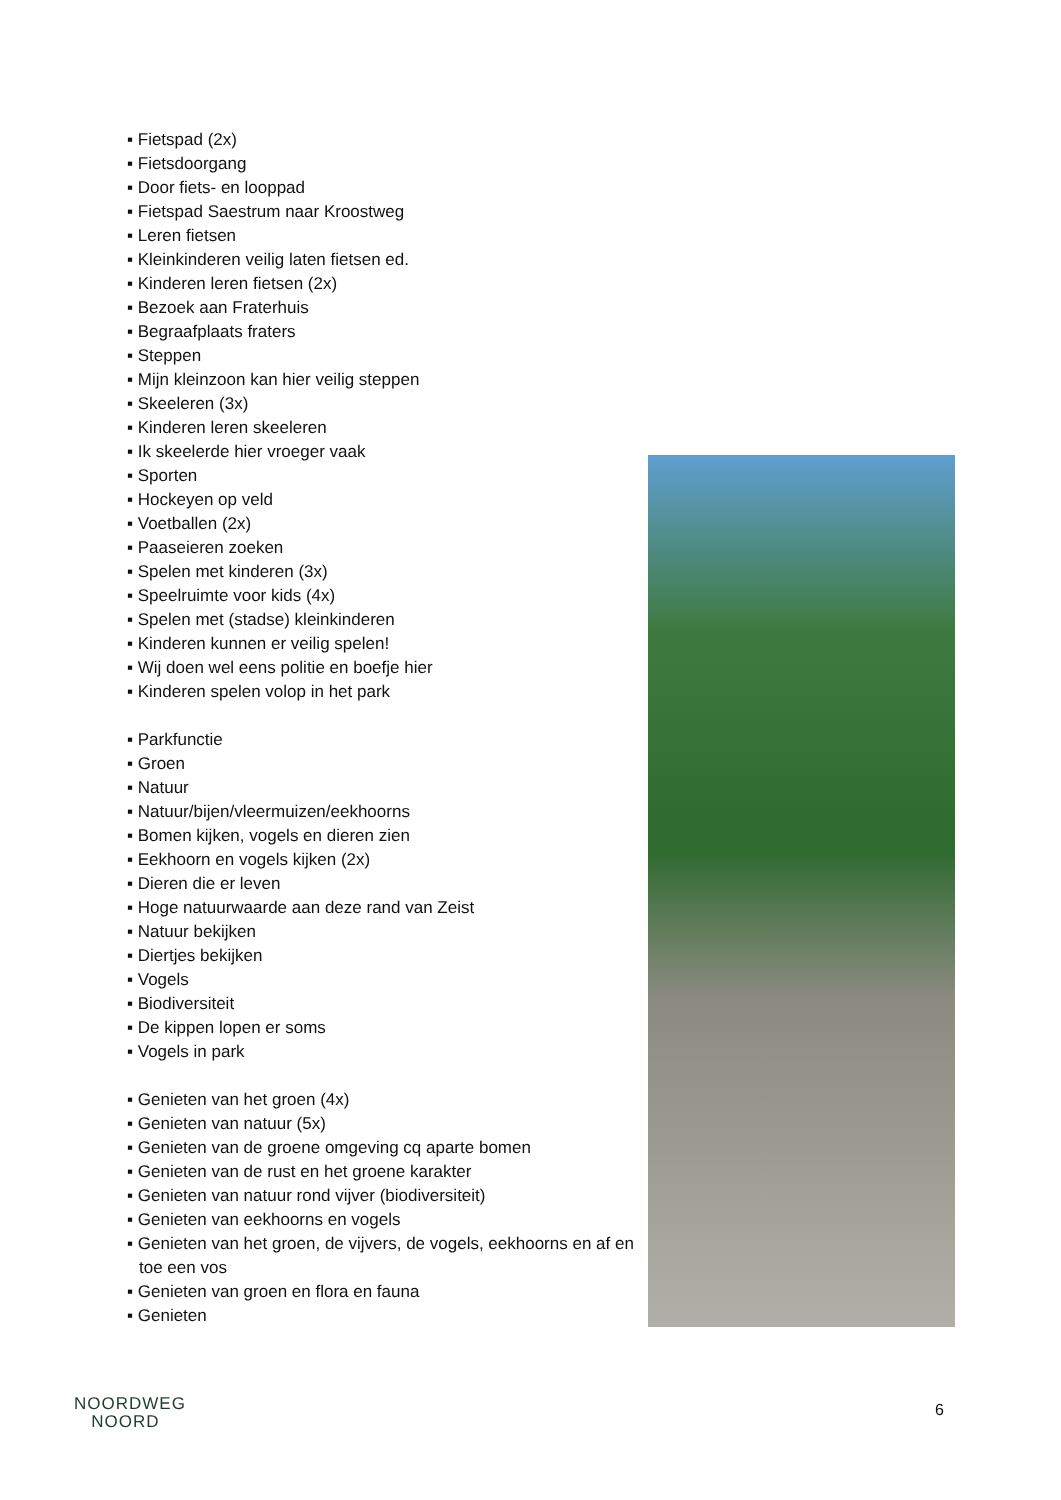▪ Fietspad (2x)
▪ Fietsdoorgang
▪ Door fiets- en looppad
▪ Fietspad Saestrum naar Kroostweg
▪ Leren fietsen
▪ Kleinkinderen veilig laten fietsen ed.
▪ Kinderen leren fietsen (2x)
▪ Bezoek aan Fraterhuis
▪ Begraafplaats fraters
▪ Steppen
▪ Mijn kleinzoon kan hier veilig steppen
▪ Skeeleren (3x)
▪ Kinderen leren skeeleren
▪ Ik skeelerde hier vroeger vaak
▪ Sporten
▪ Hockeyen op veld
▪ Voetballen (2x)
▪ Paaseieren zoeken
▪ Spelen met kinderen (3x)
▪ Speelruimte voor kids (4x)
▪ Spelen met (stadse) kleinkinderen
▪ Kinderen kunnen er veilig spelen!
▪ Wij doen wel eens politie en boefje hier
▪ Kinderen spelen volop in het park
▪ Parkfunctie
▪ Groen
▪ Natuur
▪ Natuur/bijen/vleermuizen/eekhoorns
▪ Bomen kijken, vogels en dieren zien
▪ Eekhoorn en vogels kijken (2x)
▪ Dieren die er leven
▪ Hoge natuurwaarde aan deze rand van Zeist
▪ Natuur bekijken
▪ Diertjes bekijken
▪ Vogels
▪ Biodiversiteit
▪ De kippen lopen er soms
▪ Vogels in park
▪ Genieten van het groen (4x)
▪ Genieten van natuur (5x)
▪ Genieten van de groene omgeving cq aparte bomen
▪ Genieten van de rust en het groene karakter
▪ Genieten van natuur rond vijver (biodiversiteit)
▪ Genieten van eekhoorns en vogels
▪ Genieten van het groen, de vijvers, de vogels, eekhoorns en af en toe een vos
▪ Genieten van groen en flora en fauna
▪ Genieten
NOORDWEG
NOORD
6